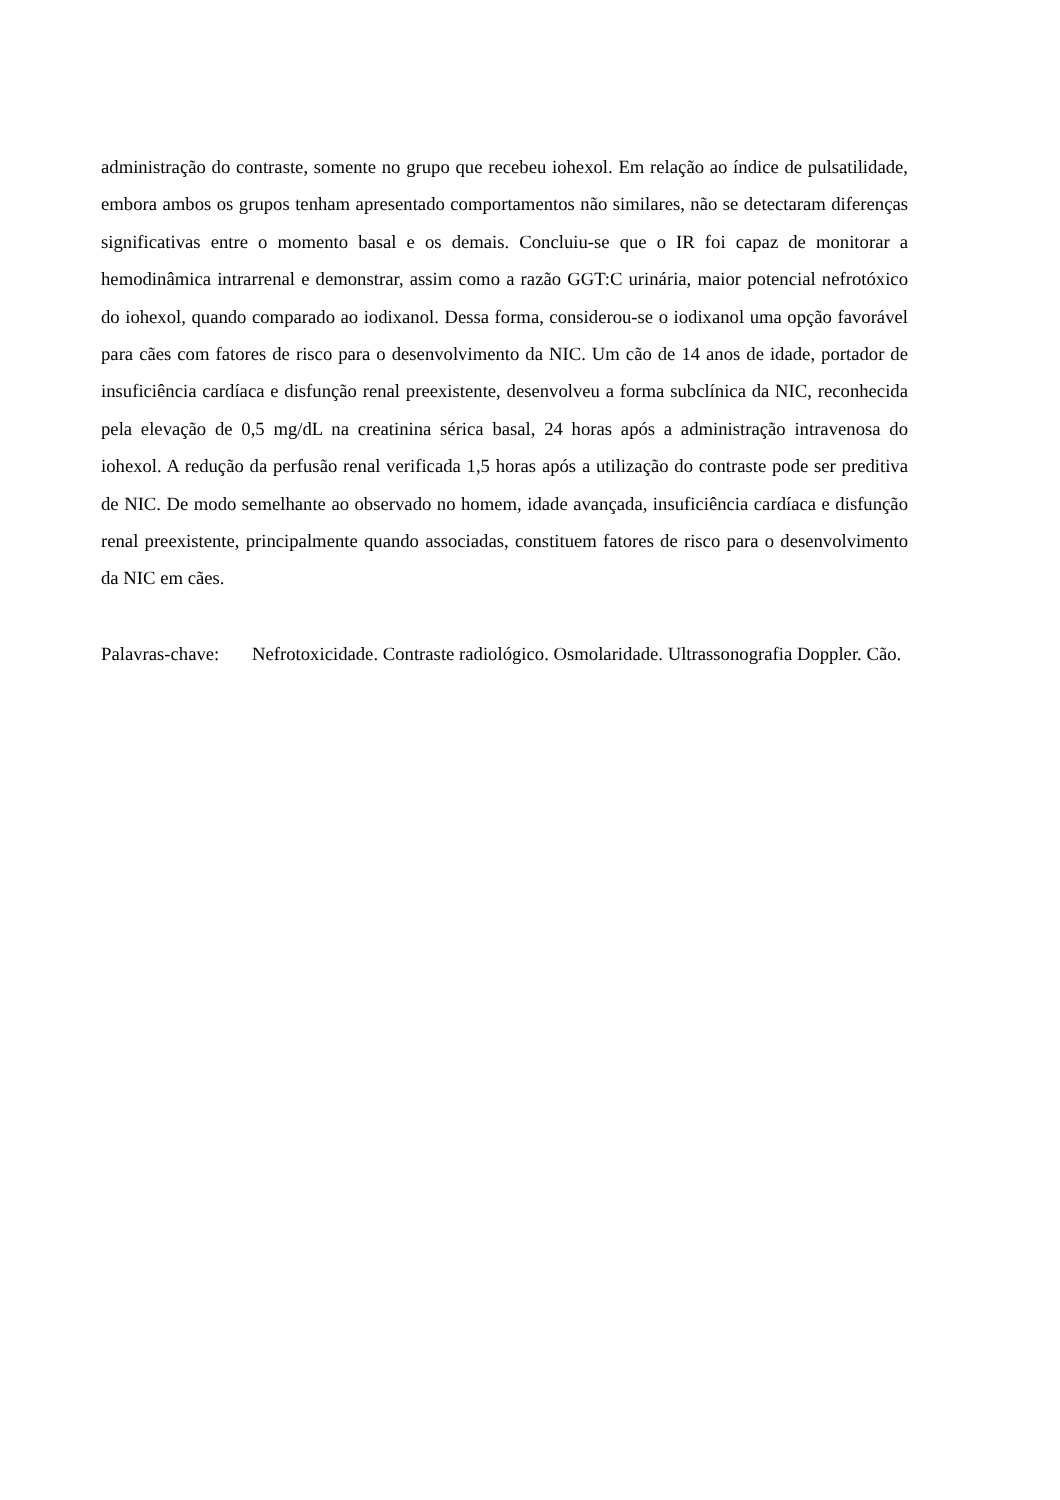administração do contraste, somente no grupo que recebeu iohexol. Em relação ao índice de pulsatilidade, embora ambos os grupos tenham apresentado comportamentos não similares, não se detectaram diferenças significativas entre o momento basal e os demais. Concluiu-se que o IR foi capaz de monitorar a hemodinâmica intrarrenal e demonstrar, assim como a razão GGT:C urinária, maior potencial nefrotóxico do iohexol, quando comparado ao iodixanol. Dessa forma, considerou-se o iodixanol uma opção favorável para cães com fatores de risco para o desenvolvimento da NIC. Um cão de 14 anos de idade, portador de insuficiência cardíaca e disfunção renal preexistente, desenvolveu a forma subclínica da NIC, reconhecida pela elevação de 0,5 mg/dL na creatinina sérica basal, 24 horas após a administração intravenosa do iohexol. A redução da perfusão renal verificada 1,5 horas após a utilização do contraste pode ser preditiva de NIC. De modo semelhante ao observado no homem, idade avançada, insuficiência cardíaca e disfunção renal preexistente, principalmente quando associadas, constituem fatores de risco para o desenvolvimento da NIC em cães.
Palavras-chave:
Nefrotoxicidade. Contraste radiológico. Osmolaridade. Ultrassonografia Doppler. Cão.